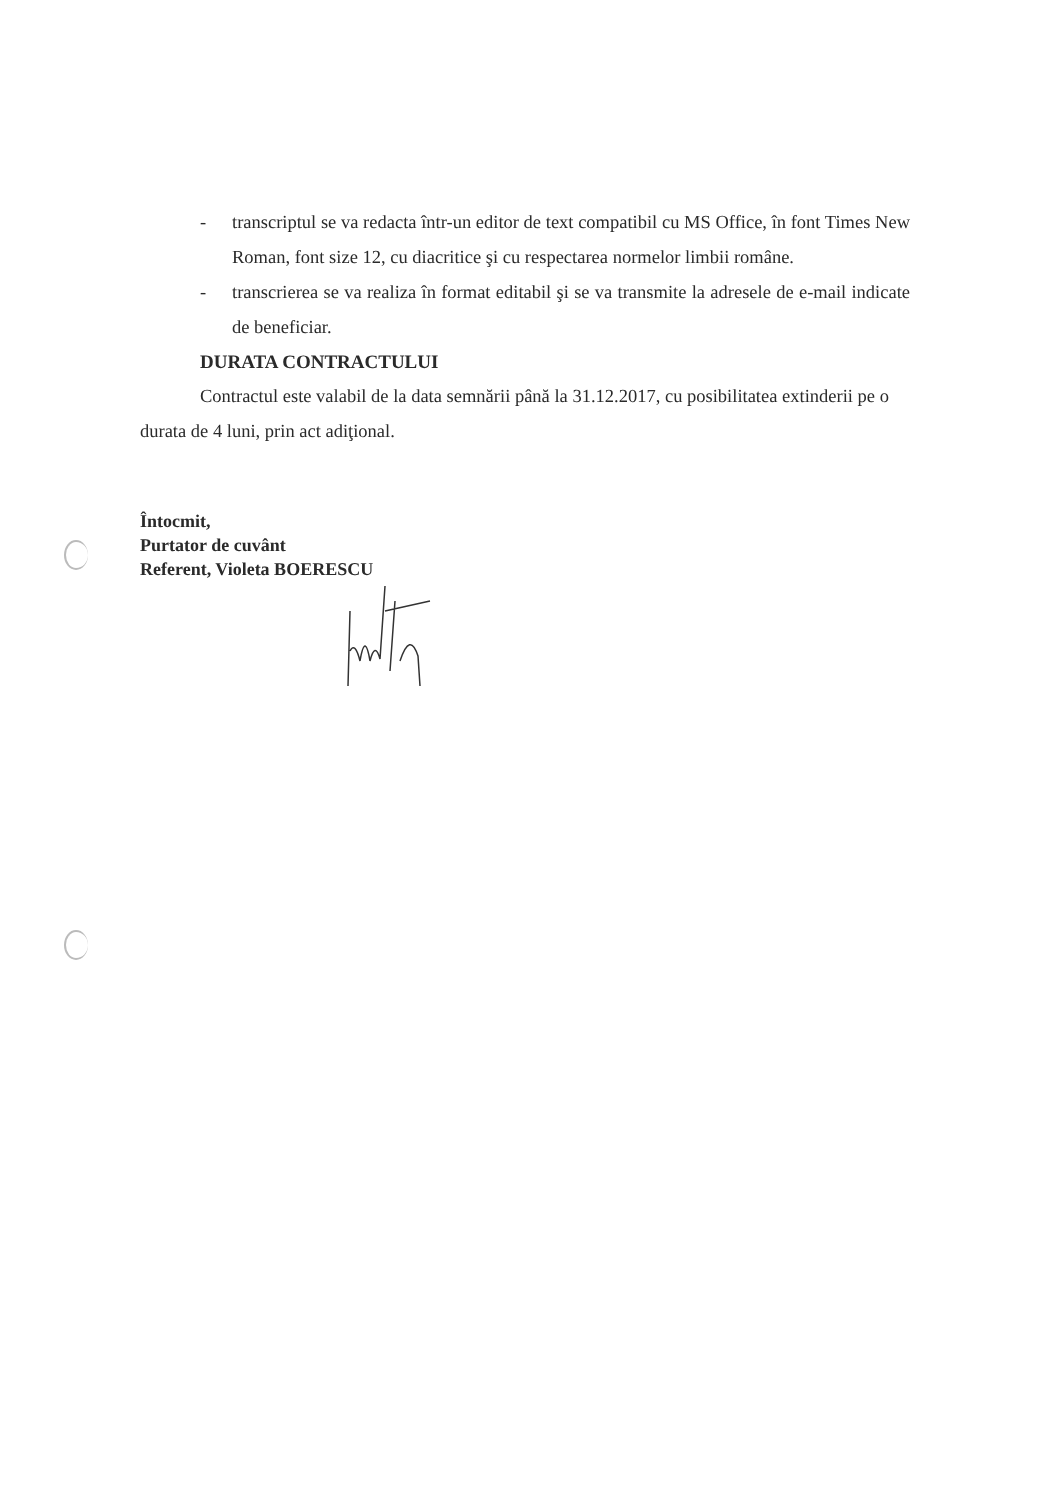- transcriptul se va redacta într-un editor de text compatibil cu MS Office, în font Times New Roman, font size 12, cu diacritice şi cu respectarea normelor limbii române.
- transcrierea se va realiza în format editabil şi se va transmite la adresele de e-mail indicate de beneficiar.
DURATA CONTRACTULUI
Contractul este valabil de la data semnării până la 31.12.2017, cu posibilitatea extinderii pe o durata de 4 luni, prin act adiţional.
Întocmit,
Purtator de cuvânt
Referent, Violeta BOERESCU